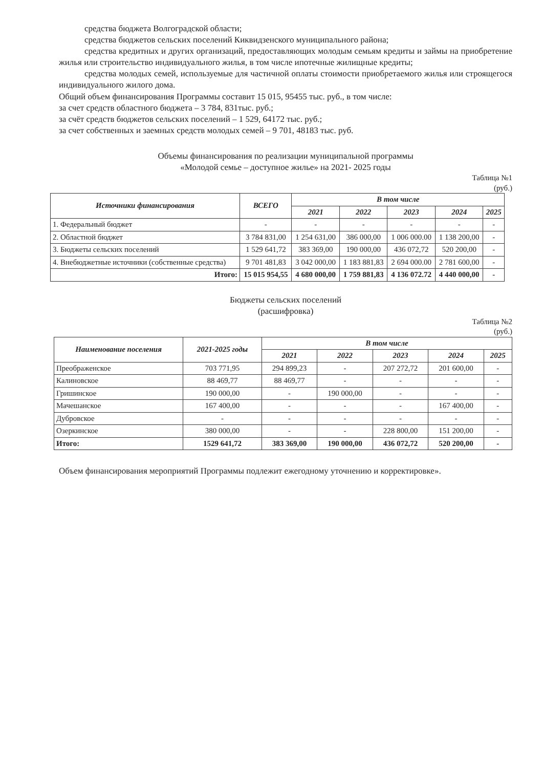средства бюджета Волгоградской области;
средства бюджетов сельских поселений Киквидзенского муниципального района;
средства кредитных и других организаций, предоставляющих молодым семьям кредиты и займы на приобретение жилья или строительство индивидуального жилья, в том числе ипотечные жилищные кредиты;
средства молодых семей, используемые для частичной оплаты стоимости приобретаемого жилья или строящегося индивидуального жилого дома.
Общий объем финансирования Программы составит 15 015, 95455 тыс. руб., в том числе:
за счет средств областного бюджета – 3 784, 831тыс. руб.;
за счёт средств бюджетов сельских поселений – 1 529, 64172 тыс. руб.;
за счет собственных и заемных средств молодых семей – 9 701, 48183 тыс. руб.
Объемы финансирования по реализации муниципальной программы
«Молодой семье – доступное жилье» на 2021- 2025 годы
Таблица №1
(руб.)
| Источники финансирования | ВСЕГО | В том числе | | | | |
| --- | --- | --- | --- | --- | --- | --- |
| | | 2021 | 2022 | 2023 | 2024 | 2025 |
| 1. Федеральный бюджет | - | - | - | - | - | - |
| 2. Областной бюджет | 3 784 831,00 | 1 254 631,00 | 386 000,00 | 1 006 000.00 | 1 138 200,00 | - |
| 3. Бюджеты сельских поселений | 1 529 641,72 | 383 369,00 | 190 000,00 | 436 072,72 | 520 200,00 | - |
| 4. Внебюджетные источники (собственные средства) | 9 701 481,83 | 3 042 000,00 | 1 183 881,83 | 2 694 000.00 | 2 781 600,00 | - |
| Итого: | 15 015 954,55 | 4 680 000,00 | 1 759 881,83 | 4 136 072.72 | 4 440 000,00 | - |
Бюджеты сельских поселений
(расшифровка)
Таблица №2
(руб.)
| Наименование поселения | 2021-2025 годы | В том числе | | | | |
| --- | --- | --- | --- | --- | --- | --- |
| | | 2021 | 2022 | 2023 | 2024 | 2025 |
| Преображенское | 703 771,95 | 294 899,23 | - | 207 272,72 | 201 600,00 | - |
| Калиновское | 88 469,77 | 88 469,77 | - | - | - | - |
| Гришинское | 190 000,00 | - | 190 000,00 | - | - | - |
| Мачешанское | 167 400,00 | - | - | - | 167 400,00 | - |
| Дубровское | - | - | - | - | - | - |
| Озеркинское | 380 000,00 | - | - | 228 800,00 | 151 200,00 | - |
| Итого: | 1529 641,72 | 383 369,00 | 190 000,00 | 436 072,72 | 520 200,00 | - |
Объем финансирования мероприятий Программы подлежит ежегодному уточнению и корректировке».